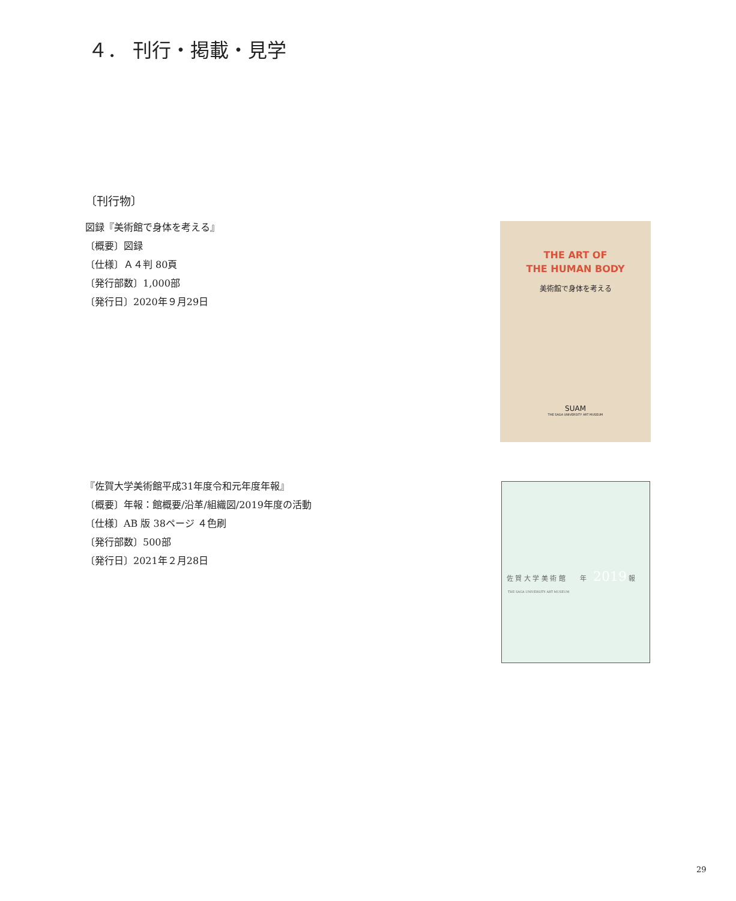４． 刊行・掲載・見学
〔刊行物〕
図録『美術館で身体を考える』
〔概要〕図録
〔仕様〕Ａ４判 80頁
〔発行部数〕1,000部
〔発行日〕2020年９月29日
THE ART OF
THE HUMAN BODY
美術館で身体を考える
SUAM
THE SAGA UNIVERSITY ART MUSEUM
『佐賀大学美術館平成31年度令和元年度年報』
〔概要〕年報：館概要/沿革/組織図/2019年度の活動
〔仕様〕AB 版 38ページ ４色刷
〔発行部数〕500部
〔発行日〕2021年２月28日
佐 賀 大 学 美 術 館 年 2019 報
THE SAGA UNIVERSITY ART MUSEUM
29